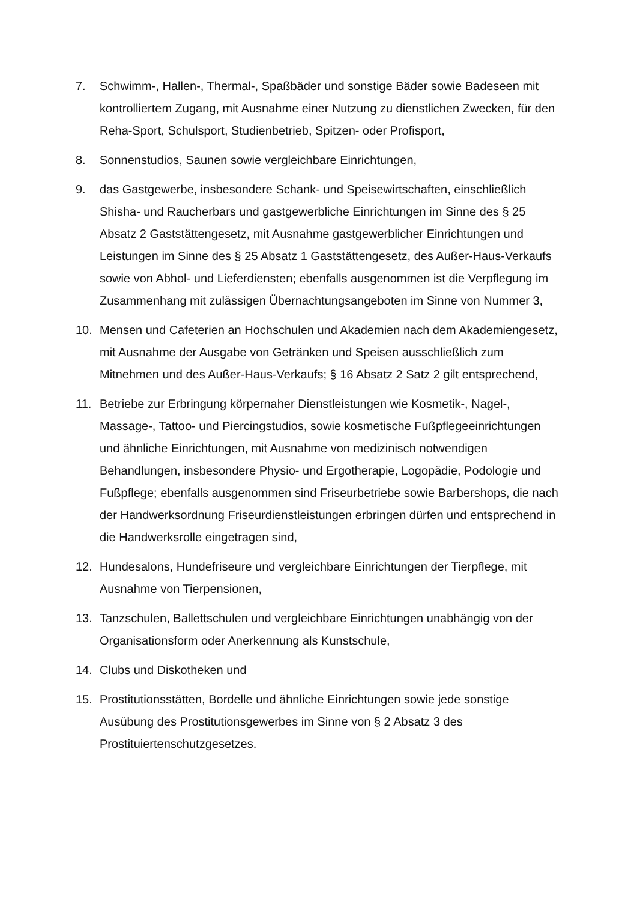7. Schwimm-, Hallen-, Thermal-, Spaßbäder und sonstige Bäder sowie Badeseen mit kontrolliertem Zugang, mit Ausnahme einer Nutzung zu dienstlichen Zwecken, für den Reha-Sport, Schulsport, Studienbetrieb, Spitzen- oder Profisport,
8. Sonnenstudios, Saunen sowie vergleichbare Einrichtungen,
9. das Gastgewerbe, insbesondere Schank- und Speisewirtschaften, einschließlich Shisha- und Raucherbars und gastgewerbliche Einrichtungen im Sinne des § 25 Absatz 2 Gaststättengesetz, mit Ausnahme gastgewerblicher Einrichtungen und Leistungen im Sinne des § 25 Absatz 1 Gaststättengesetz, des Außer-Haus-Verkaufs sowie von Abhol- und Lieferdiensten; ebenfalls ausgenommen ist die Verpflegung im Zusammenhang mit zulässigen Übernachtungsangeboten im Sinne von Nummer 3,
10. Mensen und Cafeterien an Hochschulen und Akademien nach dem Akademiengesetz, mit Ausnahme der Ausgabe von Getränken und Speisen ausschließlich zum Mitnehmen und des Außer-Haus-Verkaufs; § 16 Absatz 2 Satz 2 gilt entsprechend,
11. Betriebe zur Erbringung körpernaher Dienstleistungen wie Kosmetik-, Nagel-, Massage-, Tattoo- und Piercingstudios, sowie kosmetische Fußpflegeeinrichtungen und ähnliche Einrichtungen, mit Ausnahme von medizinisch notwendigen Behandlungen, insbesondere Physio- und Ergotherapie, Logopädie, Podologie und Fußpflege; ebenfalls ausgenommen sind Friseurbetriebe sowie Barbershops, die nach der Handwerksordnung Friseurdienstleistungen erbringen dürfen und entsprechend in die Handwerksrolle eingetragen sind,
12. Hundesalons, Hundefriseure und vergleichbare Einrichtungen der Tierpflege, mit Ausnahme von Tierpensionen,
13. Tanzschulen, Ballettschulen und vergleichbare Einrichtungen unabhängig von der Organisationsform oder Anerkennung als Kunstschule,
14. Clubs und Diskotheken und
15. Prostitutionsstätten, Bordelle und ähnliche Einrichtungen sowie jede sonstige Ausübung des Prostitutionsgewerbes im Sinne von § 2 Absatz 3 des Prostituiertenschutzgesetzes.